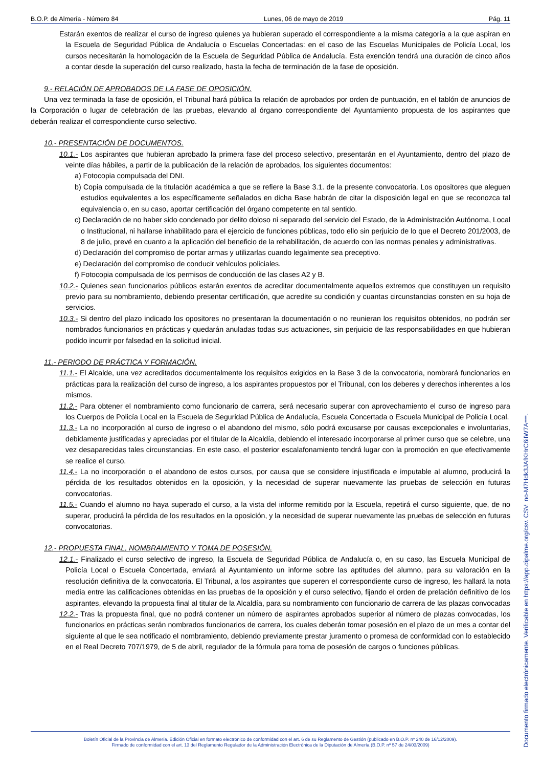B.O.P. de Almería - Número 84 Lunes, 06 de mayo de 2019 Pág. 11
Estarán exentos de realizar el curso de ingreso quienes ya hubieran superado el correspondiente a la misma categoría a la que aspiran en la Escuela de Seguridad Pública de Andalucía o Escuelas Concertadas: en el caso de las Escuelas Municipales de Policía Local, los cursos necesitarán la homologación de la Escuela de Seguridad Pública de Andalucía. Esta exención tendrá una duración de cinco años a contar desde la superación del curso realizado, hasta la fecha de terminación de la fase de oposición.
9.- RELACIÓN DE APROBADOS DE LA FASE DE OPOSICIÓN.
Una vez terminada la fase de oposición, el Tribunal hará pública la relación de aprobados por orden de puntuación, en el tablón de anuncios de la Corporación o lugar de celebración de las pruebas, elevando al órgano correspondiente del Ayuntamiento propuesta de los aspirantes que deberán realizar el correspondiente curso selectivo.
10.- PRESENTACIÓN DE DOCUMENTOS.
10.1.- Los aspirantes que hubieran aprobado la primera fase del proceso selectivo, presentarán en el Ayuntamiento, dentro del plazo de veinte días hábiles, a partir de la publicación de la relación de aprobados, los siguientes documentos:
a) Fotocopia compulsada del DNI.
b) Copia compulsada de la titulación académica a que se refiere la Base 3.1. de la presente convocatoria. Los opositores que aleguen estudios equivalentes a los específicamente señalados en dicha Base habrán de citar la disposición legal en que se reconozca tal equivalencia o, en su caso, aportar certificación del órgano competente en tal sentido.
c) Declaración de no haber sido condenado por delito doloso ni separado del servicio del Estado, de la Administración Autónoma, Local o Institucional, ni hallarse inhabilitado para el ejercicio de funciones públicas, todo ello sin perjuicio de lo que el Decreto 201/2003, de 8 de julio, prevé en cuanto a la aplicación del beneficio de la rehabilitación, de acuerdo con las normas penales y administrativas.
d) Declaración del compromiso de portar armas y utilizarlas cuando legalmente sea preceptivo.
e) Declaración del compromiso de conducir vehículos policiales.
f) Fotocopia compulsada de los permisos de conducción de las clases A2 y B.
10.2.- Quienes sean funcionarios públicos estarán exentos de acreditar documentalmente aquellos extremos que constituyen un requisito previo para su nombramiento, debiendo presentar certificación, que acredite su condición y cuantas circunstancias consten en su hoja de servicios.
10.3.- Si dentro del plazo indicado los opositores no presentaran la documentación o no reunieran los requisitos obtenidos, no podrán ser nombrados funcionarios en prácticas y quedarán anuladas todas sus actuaciones, sin perjuicio de las responsabilidades en que hubieran podido incurrir por falsedad en la solicitud inicial.
11.- PERIODO DE PRÁCTICA Y FORMACIÓN.
11.1.- El Alcalde, una vez acreditados documentalmente los requisitos exigidos en la Base 3 de la convocatoria, nombrará funcionarios en prácticas para la realización del curso de ingreso, a los aspirantes propuestos por el Tribunal, con los deberes y derechos inherentes a los mismos.
11.2.- Para obtener el nombramiento como funcionario de carrera, será necesario superar con aprovechamiento el curso de ingreso para los Cuerpos de Policía Local en la Escuela de Seguridad Pública de Andalucía, Escuela Concertada o Escuela Municipal de Policía Local.
11.3.- La no incorporación al curso de ingreso o el abandono del mismo, sólo podrá excusarse por causas excepcionales e involuntarias, debidamente justificadas y apreciadas por el titular de la Alcaldía, debiendo el interesado incorporarse al primer curso que se celebre, una vez desaparecidas tales circunstancias. En este caso, el posterior escalafonamiento tendrá lugar con la promoción en que efectivamente se realice el curso.
11.4.- La no incorporación o el abandono de estos cursos, por causa que se considere injustificada e imputable al alumno, producirá la pérdida de los resultados obtenidos en la oposición, y la necesidad de superar nuevamente las pruebas de selección en futuras convocatorias.
11.5.- Cuando el alumno no haya superado el curso, a la vista del informe remitido por la Escuela, repetirá el curso siguiente, que, de no superar, producirá la pérdida de los resultados en la oposición, y la necesidad de superar nuevamente las pruebas de selección en futuras convocatorias.
12.- PROPUESTA FINAL, NOMBRAMIENTO Y TOMA DE POSESIÓN.
12.1.- Finalizado el curso selectivo de ingreso, la Escuela de Seguridad Pública de Andalucía o, en su caso, las Escuela Municipal de Policía Local o Escuela Concertada, enviará al Ayuntamiento un informe sobre las aptitudes del alumno, para su valoración en la resolución definitiva de la convocatoria. El Tribunal, a los aspirantes que superen el correspondiente curso de ingreso, les hallará la nota media entre las calificaciones obtenidas en las pruebas de la oposición y el curso selectivo, fijando el orden de prelación definitivo de los aspirantes, elevando la propuesta final al titular de la Alcaldía, para su nombramiento con funcionario de carrera de las plazas convocadas
12.2.- Tras la propuesta final, que no podrá contener un número de aspirantes aprobados superior al número de plazas convocadas, los funcionarios en prácticas serán nombrados funcionarios de carrera, los cuales deberán tomar posesión en el plazo de un mes a contar del siguiente al que le sea notificado el nombramiento, debiendo previamente prestar juramento o promesa de conformidad con lo establecido en el Real Decreto 707/1979, de 5 de abril, regulador de la fórmula para toma de posesión de cargos o funciones públicas.
Boletín Oficial de la Provincia de Almería. Edición Oficial en formato electrónico de conformidad con el art. 6 de su Reglamento de Gestión (publicado en B.O.P. nº 240 de 16/12/2009).
Firmado de conformidad con el art. 13 del Reglamento Regulador de la Administración Electrónica de la Diputación de Almería (B.O.P. nº 57 de 24/03/2009)
Documento firmado electrónicamente. Verificable en https://app.dipalme.org/csv. CSV: no-M7Hdk3JAfKHrC6iIW7A==.